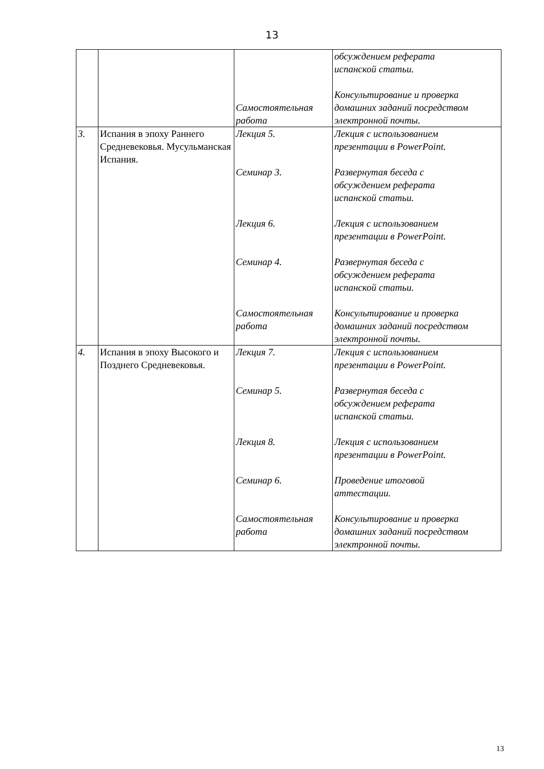13
| | | Самостоятельная работа | обсуждением реферата испанской статьи. Консультирование и проверка домашних заданий посредством электронной почты. |
| 3. | Испания в эпоху Раннего Средневековья. Мусульманская Испания. | Лекция 5. Семинар 3. Лекция 6. Семинар 4. Самостоятельная работа | Лекция с использованием презентации в PowerPoint. Развернутая беседа с обсуждением реферата испанской статьи. Лекция с использованием презентации в PowerPoint. Развернутая беседа с обсуждением реферата испанской статьи. Консультирование и проверка домашних заданий посредством электронной почты. |
| 4. | Испания в эпоху Высокого и Позднего Средневековья. | Лекция 7. Семинар 5. Лекция 8. Семинар 6. Самостоятельная работа | Лекция с использованием презентации в PowerPoint. Развернутая беседа с обсуждением реферата испанской статьи. Лекция с использованием презентации в PowerPoint. Проведение итоговой аттестации. Консультирование и проверка домашних заданий посредством электронной почты. |
13